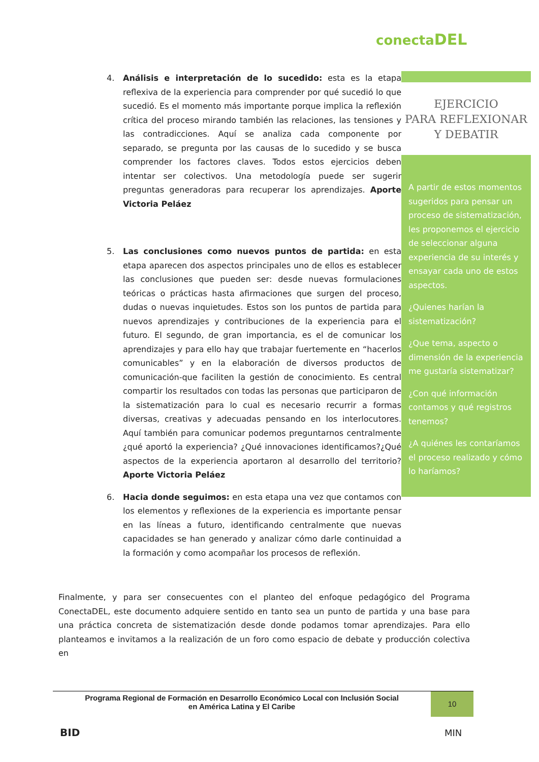conectaDEL
EJERCICIO
PARA REFLEXIONAR
Y DEBATIR
A partir de estos momentos sugeridos para pensar un proceso de sistematización, les proponemos el ejercicio de seleccionar alguna experiencia de su interés y ensayar cada uno de estos aspectos.
¿Quienes harían la sistematización?
¿Que tema, aspecto o dimensión de la experiencia me gustaría sistematizar?
¿Con qué información contamos y qué registros tenemos?
¿A quiénes les contaríamos el proceso realizado y cómo lo haríamos?
4. Análisis e interpretación de lo sucedido: esta es la etapa reflexiva de la experiencia para comprender por qué sucedió lo que sucedió. Es el momento más importante porque implica la reflexión crítica del proceso mirando también las relaciones, las tensiones y las contradicciones. Aquí se analiza cada componente por separado, se pregunta por las causas de lo sucedido y se busca comprender los factores claves. Todos estos ejercicios deben intentar ser colectivos. Una metodología puede ser sugerir preguntas generadoras para recuperar los aprendizajes. Aporte Victoria Peláez
5. Las conclusiones como nuevos puntos de partida: en esta etapa aparecen dos aspectos principales uno de ellos es establecer las conclusiones que pueden ser: desde nuevas formulaciones teóricas o prácticas hasta afirmaciones que surgen del proceso, dudas o nuevas inquietudes. Estos son los puntos de partida para nuevos aprendizajes y contribuciones de la experiencia para el futuro. El segundo, de gran importancia, es el de comunicar los aprendizajes y para ello hay que trabajar fuertemente en “hacerlos comunicables” y en la elaboración de diversos productos de comunicación-que faciliten la gestión de conocimiento. Es central compartir los resultados con todas las personas que participaron de la sistematización para lo cual es necesario recurrir a formas diversas, creativas y adecuadas pensando en los interlocutores. Aquí también para comunicar podemos preguntarnos centralmente ¿qué aportó la experiencia? ¿Qué innovaciones identificamos?¿Qué aspectos de la experiencia aportaron al desarrollo del territorio? Aporte Victoria Peláez
6. Hacia donde seguimos: en esta etapa una vez que contamos con los elementos y reflexiones de la experiencia es importante pensar en las líneas a futuro, identificando centralmente que nuevas capacidades se han generado y analizar cómo darle continuidad a la formación y como acompañar los procesos de reflexión.
Finalmente, y para ser consecuentes con el planteo del enfoque pedagógico del Programa ConectaDEL, este documento adquiere sentido en tanto sea un punto de partida y una base para una práctica concreta de sistematización desde donde podamos tomar aprendizajes. Para ello planteamos e invitamos a la realización de un foro como espacio de debate y producción colectiva en
Programa Regional de Formación en Desarrollo Económico Local con Inclusión Social
en América Latina y El Caribe
10
BID MIN